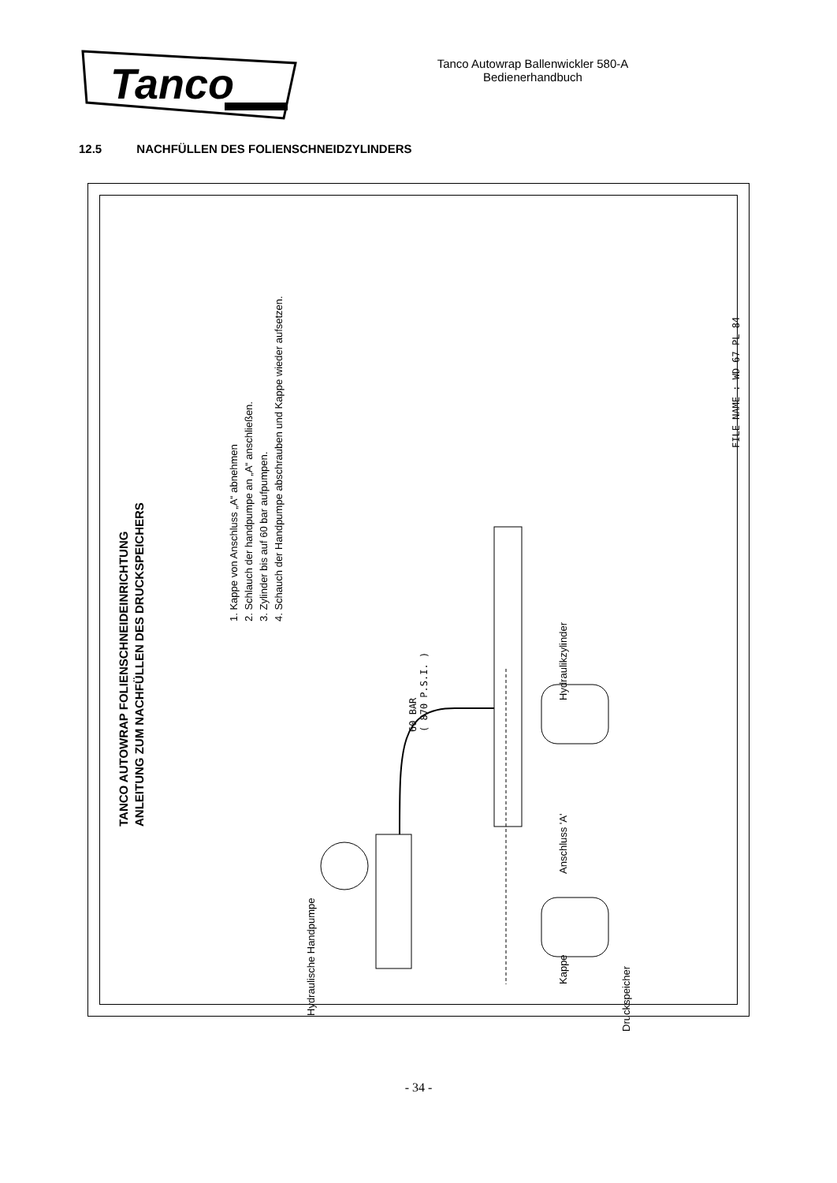Tanco
Tanco Autowrap Ballenwickler 580-A
Bedienerhandbuch
12.5 NACHFÜLLEN DES FOLIENSCHNEIDZYLINDERS
TANCO AUTOWRAP FOLIENSCHNEIDEINRICHTUNG
ANLEITUNG ZUM NACHFÜLLEN DES DRUCKSPEICHERS
1. Kappe von Anschluss „A“ abnehmen
2. Schlauch der handpumpe an „A“ anschließen.
3. Zylinder bis auf 60 bar aufpumpen.
4. Schauch der Handpumpe abschrauben und Kappe wieder aufsetzen.
FILE NAME : WD 67 PL 84
Hydraulische Handpumpe
60 BAR
( 870 P.S.I. )
Hydraulikzylinder
Anschluss 'A'
Kappe
Druckspeicher
- 34 -